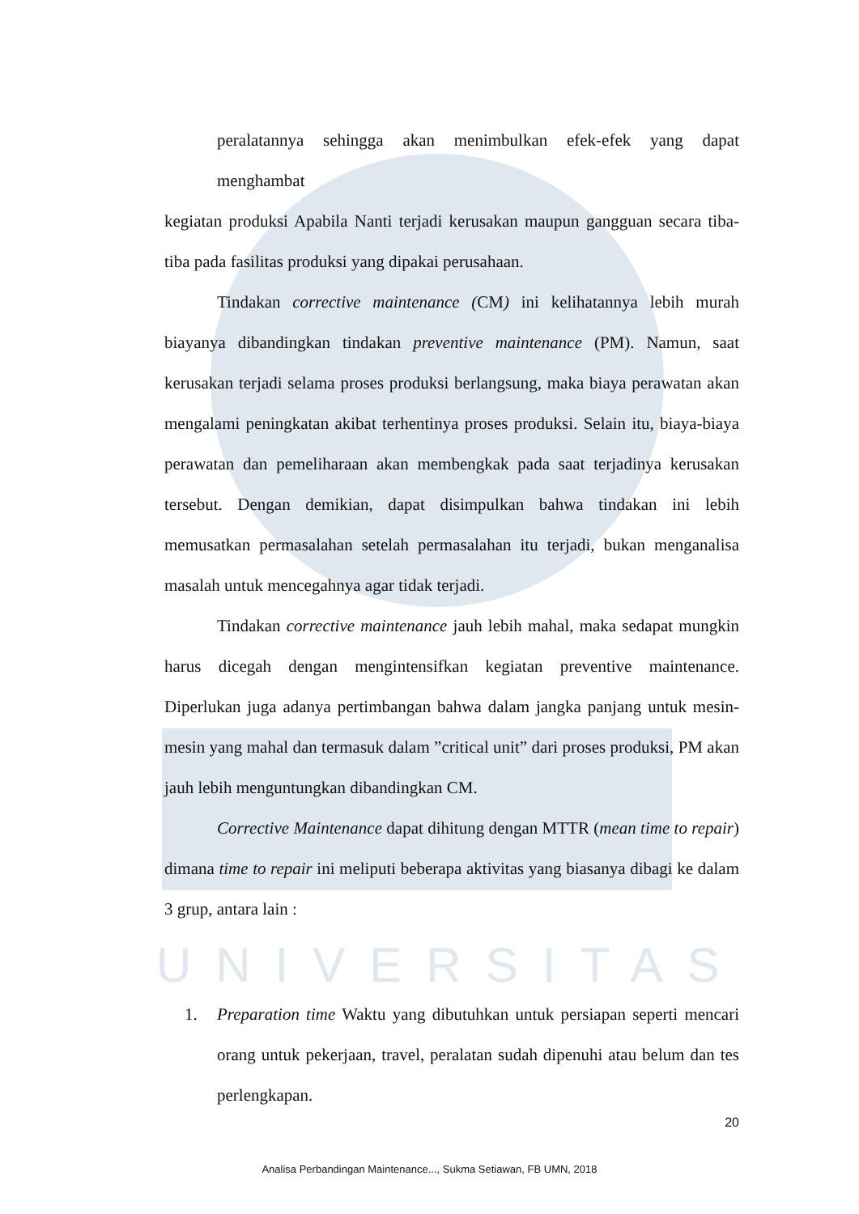peralatannya sehingga akan menimbulkan efek-efek yang dapat
menghambat
kegiatan produksi Apabila Nanti terjadi kerusakan maupun gangguan secara tiba-tiba pada fasilitas produksi yang dipakai perusahaan.
Tindakan corrective maintenance (CM) ini kelihatannya lebih murah biayanya dibandingkan tindakan preventive maintenance (PM). Namun, saat kerusakan terjadi selama proses produksi berlangsung, maka biaya perawatan akan mengalami peningkatan akibat terhentinya proses produksi. Selain itu, biaya-biaya perawatan dan pemeliharaan akan membengkak pada saat terjadinya kerusakan tersebut. Dengan demikian, dapat disimpulkan bahwa tindakan ini lebih memusatkan permasalahan setelah permasalahan itu terjadi, bukan menganalisa masalah untuk mencegahnya agar tidak terjadi.
Tindakan corrective maintenance jauh lebih mahal, maka sedapat mungkin harus dicegah dengan mengintensifkan kegiatan preventive maintenance. Diperlukan juga adanya pertimbangan bahwa dalam jangka panjang untuk mesin-mesin yang mahal dan termasuk dalam ”critical unit” dari proses produksi, PM akan jauh lebih menguntungkan dibandingkan CM.
Corrective Maintenance dapat dihitung dengan MTTR (mean time to repair) dimana time to repair ini meliputi beberapa aktivitas yang biasanya dibagi ke dalam 3 grup, antara lain :
UNIVERSITAS
1. Preparation time Waktu yang dibutuhkan untuk persiapan seperti mencari orang untuk pekerjaan, travel, peralatan sudah dipenuhi atau belum dan tes perlengkapan.
20
Analisa Perbandingan Maintenance..., Sukma Setiawan, FB UMN, 2018